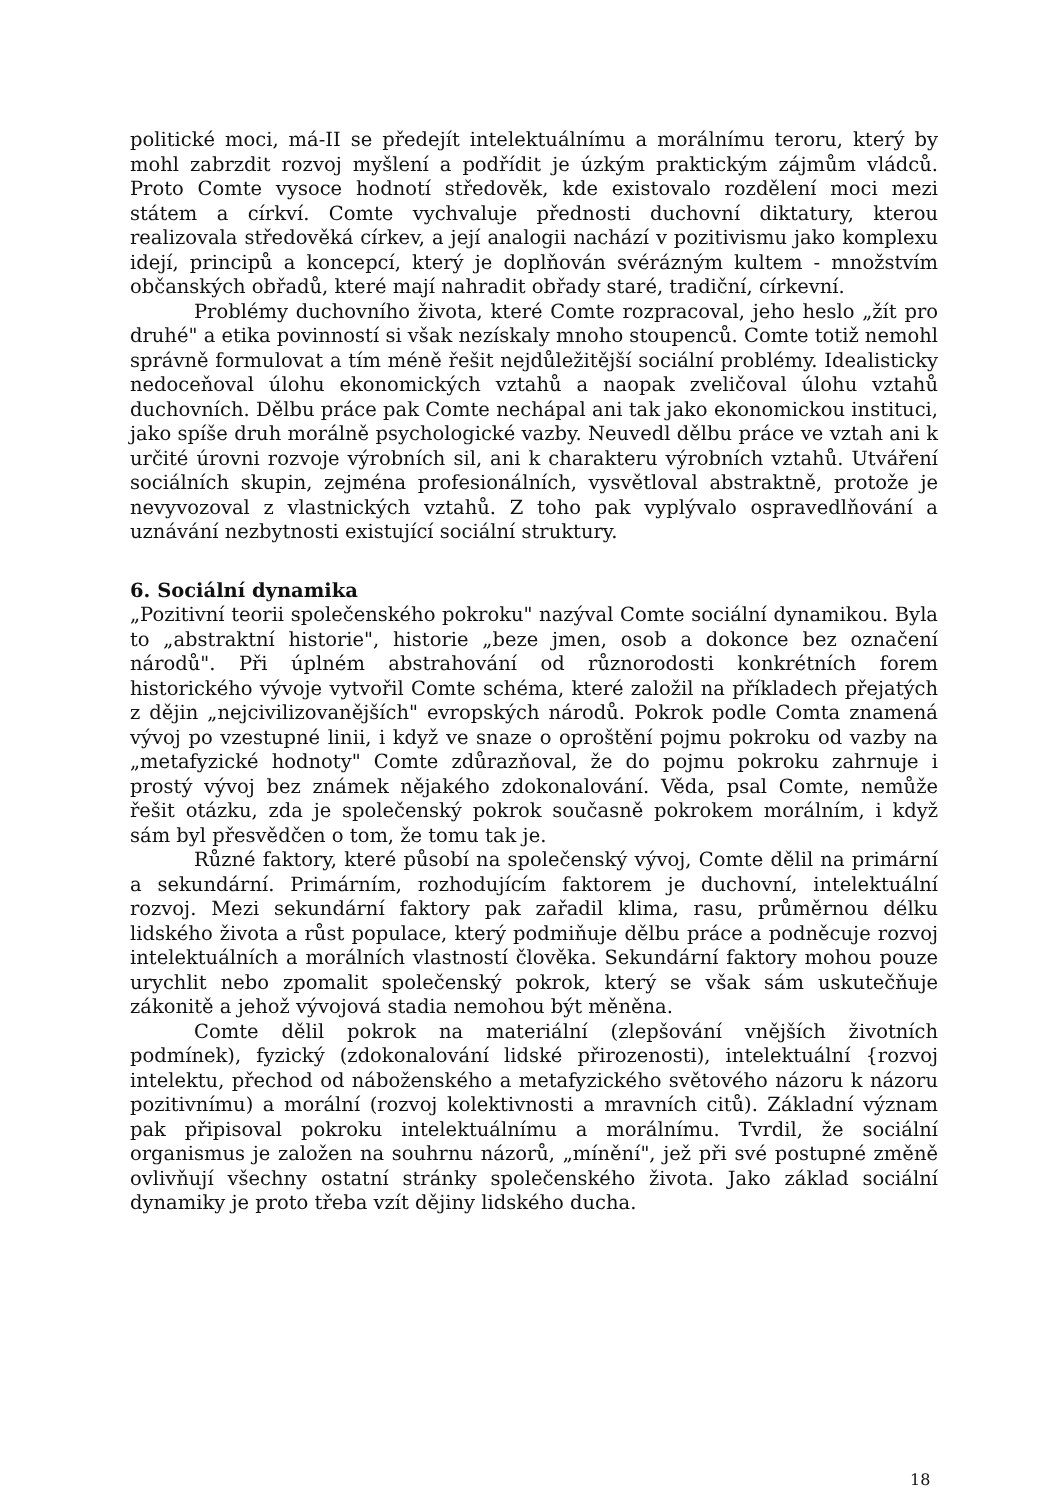politické moci, má-II se předejít intelektuálnímu a morálnímu teroru, který by mohl zabrzdit rozvoj myšlení a podřídit je úzkým praktickým zájmům vládců. Proto Comte vysoce hodnotí středověk, kde existovalo rozdělení moci mezi státem a církví. Comte vychvaluje přednosti duchovní diktatury, kterou realizovala středověká církev, a její analogii nachází v pozitivismu jako komplexu idejí, principů a koncepcí, který je doplňován svérázným kultem - množstvím občanských obřadů, které mají nahradit obřady staré, tradiční, církevní.
Problémy duchovního života, které Comte rozpracoval, jeho heslo „žít pro druhé" a etika povinností si však nezískaly mnoho stoupenců. Comte totiž nemohl správně formulovat a tím méně řešit nejdůležitější sociální problémy. Idealisticky nedoceňoval úlohu ekonomických vztahů a naopak zveličoval úlohu vztahů duchovních. Dělbu práce pak Comte nechápal ani tak jako ekonomickou instituci, jako spíše druh morálně psychologické vazby. Neuvedl dělbu práce ve vztah ani k určité úrovni rozvoje výrobních sil, ani k charakteru výrobních vztahů. Utváření sociálních skupin, zejména profesionálních, vysvětloval abstraktně, protože je nevyvozoval z vlastnických vztahů. Z toho pak vyplývalo ospravedlňování a uznávání nezbytnosti existující sociální struktury.
6. Sociální dynamika
„Pozitivní teorii společenského pokroku" nazýval Comte sociální dynamikou. Byla to „abstraktní historie", historie „beze jmen, osob a dokonce bez označení národů". Při úplném abstrahování od různorodosti konkrétních forem historického vývoje vytvořil Comte schéma, které založil na příkladech přejatých z dějin „nejcivilizovanějších" evropských národů. Pokrok podle Comta znamená vývoj po vzestupné linii, i když ve snaze o oproštění pojmu pokroku od vazby na „metafyzické hodnoty" Comte zdůrazňoval, že do pojmu pokroku zahrnuje i prostý vývoj bez známek nějakého zdokonalování. Věda, psal Comte, nemůže řešit otázku, zda je společenský pokrok současně pokrokem morálním, i když sám byl přesvědčen o tom, že tomu tak je.
Různé faktory, které působí na společenský vývoj, Comte dělil na primární a sekundární. Primárním, rozhodujícím faktorem je duchovní, intelektuální rozvoj. Mezi sekundární faktory pak zařadil klima, rasu, průměrnou délku lidského života a růst populace, který podmiňuje dělbu práce a podněcuje rozvoj intelektuálních a morálních vlastností člověka. Sekundární faktory mohou pouze urychlit nebo zpomalit společenský pokrok, který se však sám uskutečňuje zákonitě a jehož vývojová stadia nemohou být měněna.
Comte dělil pokrok na materiální (zlepšování vnějších životních podmínek), fyzický (zdokonalování lidské přirozenosti), intelektuální {rozvoj intelektu, přechod od náboženského a metafyzického světového názoru k názoru pozitivnímu) a morální (rozvoj kolektivnosti a mravních citů). Základní význam pak připisoval pokroku intelektuálnímu a morálnímu. Tvrdil, že sociální organismus je založen na souhrnu názorů, „mínění", jež při své postupné změně ovlivňují všechny ostatní stránky společenského života. Jako základ sociální dynamiky je proto třeba vzít dějiny lidského ducha.
18